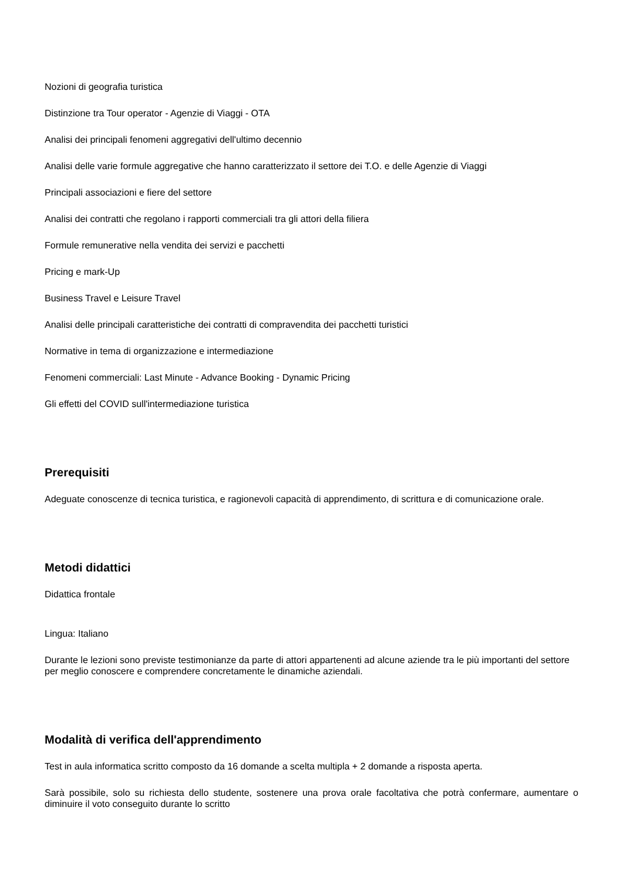Nozioni di geografia turistica
Distinzione tra Tour operator - Agenzie di Viaggi - OTA
Analisi dei principali fenomeni aggregativi dell'ultimo decennio
Analisi delle varie formule aggregative che hanno caratterizzato il settore dei T.O. e delle Agenzie di Viaggi
Principali associazioni e fiere del settore
Analisi dei contratti che regolano i rapporti commerciali tra gli attori della filiera
Formule remunerative nella vendita dei servizi e pacchetti
Pricing e mark-Up
Business Travel e Leisure Travel
Analisi delle principali caratteristiche dei contratti di compravendita dei pacchetti turistici
Normative in tema di organizzazione e intermediazione
Fenomeni commerciali: Last Minute - Advance Booking - Dynamic Pricing
Gli effetti del COVID sull'intermediazione turistica
Prerequisiti
Adeguate conoscenze di tecnica turistica, e ragionevoli capacità di apprendimento, di scrittura e di comunicazione orale.
Metodi didattici
Didattica frontale
Lingua: Italiano
Durante le lezioni sono previste testimonianze da parte di attori appartenenti ad alcune aziende tra le più importanti del settore per meglio conoscere e comprendere concretamente le dinamiche aziendali.
Modalità di verifica dell'apprendimento
Test in aula informatica scritto composto da 16 domande a scelta multipla + 2 domande a risposta aperta.
Sarà possibile, solo su richiesta dello studente, sostenere una prova orale facoltativa che potrà confermare, aumentare o diminuire il voto conseguito durante lo scritto